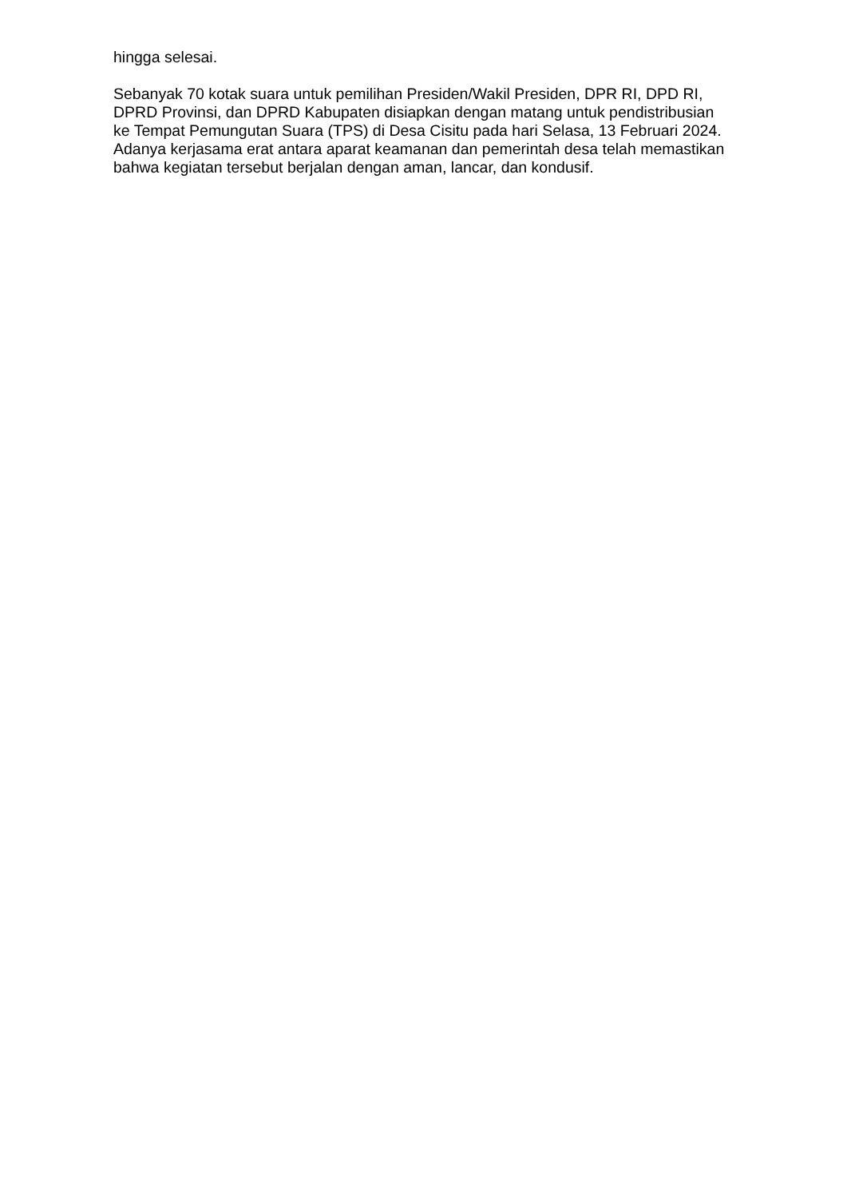hingga selesai.
Sebanyak 70 kotak suara untuk pemilihan Presiden/Wakil Presiden, DPR RI, DPD RI, DPRD Provinsi, dan DPRD Kabupaten disiapkan dengan matang untuk pendistribusian ke Tempat Pemungutan Suara (TPS) di Desa Cisitu pada hari Selasa, 13 Februari 2024. Adanya kerjasama erat antara aparat keamanan dan pemerintah desa telah memastikan bahwa kegiatan tersebut berjalan dengan aman, lancar, dan kondusif.